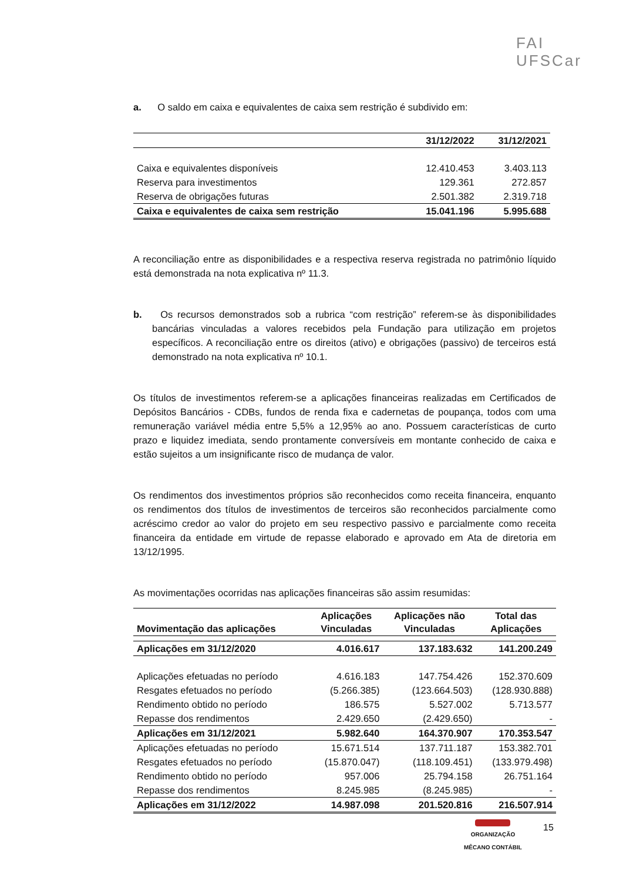FAI
UFSCar
a. O saldo em caixa e equivalentes de caixa sem restrição é subdivido em:
| | 31/12/2022 | 31/12/2021 |
| --- | --- | --- |
| Caixa e equivalentes disponíveis | 12.410.453 | 3.403.113 |
| Reserva para investimentos | 129.361 | 272.857 |
| Reserva de obrigações futuras | 2.501.382 | 2.319.718 |
| Caixa e equivalentes de caixa sem restrição | 15.041.196 | 5.995.688 |
A reconciliação entre as disponibilidades e a respectiva reserva registrada no patrimônio líquido está demonstrada na nota explicativa nº 11.3.
b. Os recursos demonstrados sob a rubrica “com restrição” referem-se às disponibilidades bancárias vinculadas a valores recebidos pela Fundação para utilização em projetos específicos. A reconciliação entre os direitos (ativo) e obrigações (passivo) de terceiros está demonstrado na nota explicativa nº 10.1.
Os títulos de investimentos referem-se a aplicações financeiras realizadas em Certificados de Depósitos Bancários - CDBs, fundos de renda fixa e cadernetas de poupança, todos com uma remuneração variável média entre 5,5% a 12,95% ao ano. Possuem características de curto prazo e liquidez imediata, sendo prontamente conversíveis em montante conhecido de caixa e estão sujeitos a um insignificante risco de mudança de valor.
Os rendimentos dos investimentos próprios são reconhecidos como receita financeira, enquanto os rendimentos dos títulos de investimentos de terceiros são reconhecidos parcialmente como acréscimo credor ao valor do projeto em seu respectivo passivo e parcialmente como receita financeira da entidade em virtude de repasse elaborado e aprovado em Ata de diretoria em 13/12/1995.
As movimentações ocorridas nas aplicações financeiras são assim resumidas:
| Movimentação das aplicações | Aplicações Vinculadas | Aplicações não Vinculadas | Total das Aplicações |
| --- | --- | --- | --- |
| Aplicações em 31/12/2020 | 4.016.617 | 137.183.632 | 141.200.249 |
| Aplicações efetuadas no período | 4.616.183 | 147.754.426 | 152.370.609 |
| Resgates efetuados no período | (5.266.385) | (123.664.503) | (128.930.888) |
| Rendimento obtido no período | 186.575 | 5.527.002 | 5.713.577 |
| Repasse dos rendimentos | 2.429.650 | (2.429.650) | - |
| Aplicações em 31/12/2021 | 5.982.640 | 164.370.907 | 170.353.547 |
| Aplicações efetuadas no período | 15.671.514 | 137.711.187 | 153.382.701 |
| Resgates efetuados no período | (15.870.047) | (118.109.451) | (133.979.498) |
| Rendimento obtido no período | 957.006 | 25.794.158 | 26.751.164 |
| Repasse dos rendimentos | 8.245.985 | (8.245.985) | - |
| Aplicações em 31/12/2022 | 14.987.098 | 201.520.816 | 216.507.914 |
ORGANIZAÇÃO
MÊCANO CONTÁBIL
15